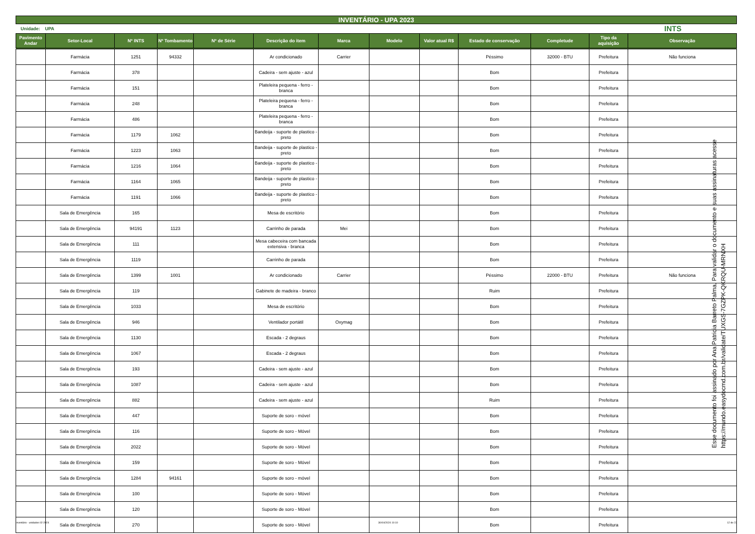INVENTÁRIO - UPA 2023
Unidade: UPA INTS
| Pavimento Andar | Setor-Local | Nº INTS | Nº Tombamento | Nº de Série | Descrição do item | Marca | Modelo | Valor atual R$ | Estado de conservação | Completude | Tipo da aquisição | Observação |
| --- | --- | --- | --- | --- | --- | --- | --- | --- | --- | --- | --- | --- |
| | Farmácia | 1251 | 94332 | | Ar condicionado | Carrier | | | Péssimo | 32000 - BTU | Prefeitura | Não funciona |
| | Farmácia | 378 | | | Cadeira - sem ajuste - azul | | | | Bom | | Prefeitura | |
| | Farmácia | 151 | | | Plateleira pequena - ferro - branca | | | | Bom | | Prefeitura | |
| | Farmácia | 248 | | | Plateleira pequena - ferro - branca | | | | Bom | | Prefeitura | |
| | Farmácia | 486 | | | Plateleira pequena - ferro - branca | | | | Bom | | Prefeitura | |
| | Farmácia | 1179 | 1062 | | Bandeija - suporte de plastico - preto | | | | Bom | | Prefeitura | |
| | Farmácia | 1223 | 1063 | | Bandeija - suporte de plastico - preto | | | | Bom | | Prefeitura | |
| | Farmácia | 1216 | 1064 | | Bandeija - suporte de plastico - preto | | | | Bom | | Prefeitura | |
| | Farmácia | 1164 | 1065 | | Bandeija - suporte de plastico - preto | | | | Bom | | Prefeitura | |
| | Farmácia | 1191 | 1066 | | Bandeija - suporte de plastico - preto | | | | Bom | | Prefeitura | |
| | Sala de Emergência | 165 | | | Mesa de escritório | | | | Bom | | Prefeitura | |
| | Sala de Emergência | 94191 | 1123 | | Carrinho de parada | Mei | | | Bom | | Prefeitura | |
| | Sala de Emergência | 111 | | | Mesa cabeceira com bancada extensiva - branca | | | | Bom | | Prefeitura | |
| | Sala de Emergência | 1119 | | | Carrinho de parada | | | | Bom | | Prefeitura | |
| | Sala de Emergência | 1399 | 1001 | | Ar condicionado | Carrier | | | Péssimo | 22000 - BTU | Prefeitura | Não funciona |
| | Sala de Emergência | 119 | | | Gabinete de madeira - branco | | | | Ruim | | Prefeitura | |
| | Sala de Emergência | 1033 | | | Mesa de escritório | | | | Bom | | Prefeitura | |
| | Sala de Emergência | 946 | | | Ventilador portátil | Oxymag | | | Bom | | Prefeitura | |
| | Sala de Emergência | 1130 | | | Escada - 2 degraus | | | | Bom | | Prefeitura | |
| | Sala de Emergência | 1067 | | | Escada - 2 degraus | | | | Bom | | Prefeitura | |
| | Sala de Emergência | 193 | | | Cadeira - sem ajuste - azul | | | | Bom | | Prefeitura | |
| | Sala de Emergência | 1087 | | | Cadeira - sem ajuste - azul | | | | Bom | | Prefeitura | |
| | Sala de Emergência | 882 | | | Cadeira - sem ajuste - azul | | | | Ruim | | Prefeitura | |
| | Sala de Emergência | 447 | | | Suporte de soro - móvel | | | | Bom | | Prefeitura | |
| | Sala de Emergência | 116 | | | Suporte de soro - Móvel | | | | Bom | | Prefeitura | |
| | Sala de Emergência | 2022 | | | Suporte de soro - Móvel | | | | Bom | | Prefeitura | |
| | Sala de Emergência | 159 | | | Suporte de soro - Móvel | | | | Bom | | Prefeitura | |
| | Sala de Emergência | 1284 | 94161 | | Suporte de soro - móvel | | | | Bom | | Prefeitura | |
| | Sala de Emergência | 100 | | | Suporte de soro - Móvel | | | | Bom | | Prefeitura | |
| | Sala de Emergência | 120 | | | Suporte de soro - Móvel | | | | Bom | | Prefeitura | |
| | Sala de Emergência | 270 | | | Suporte de soro - Móvel | | | | Bom | | Prefeitura | |
Esse documento foi assinado por Ana Patricia Barreto Palma. Para validar o documento e suas assinaturas acesse https://mundo.easydocmd.com.br/validate/TUXGS-7GZPK-QKRQU-MRNXH
Inventário - unidades 02-2024 30/04/2024 10:10 12 de 22